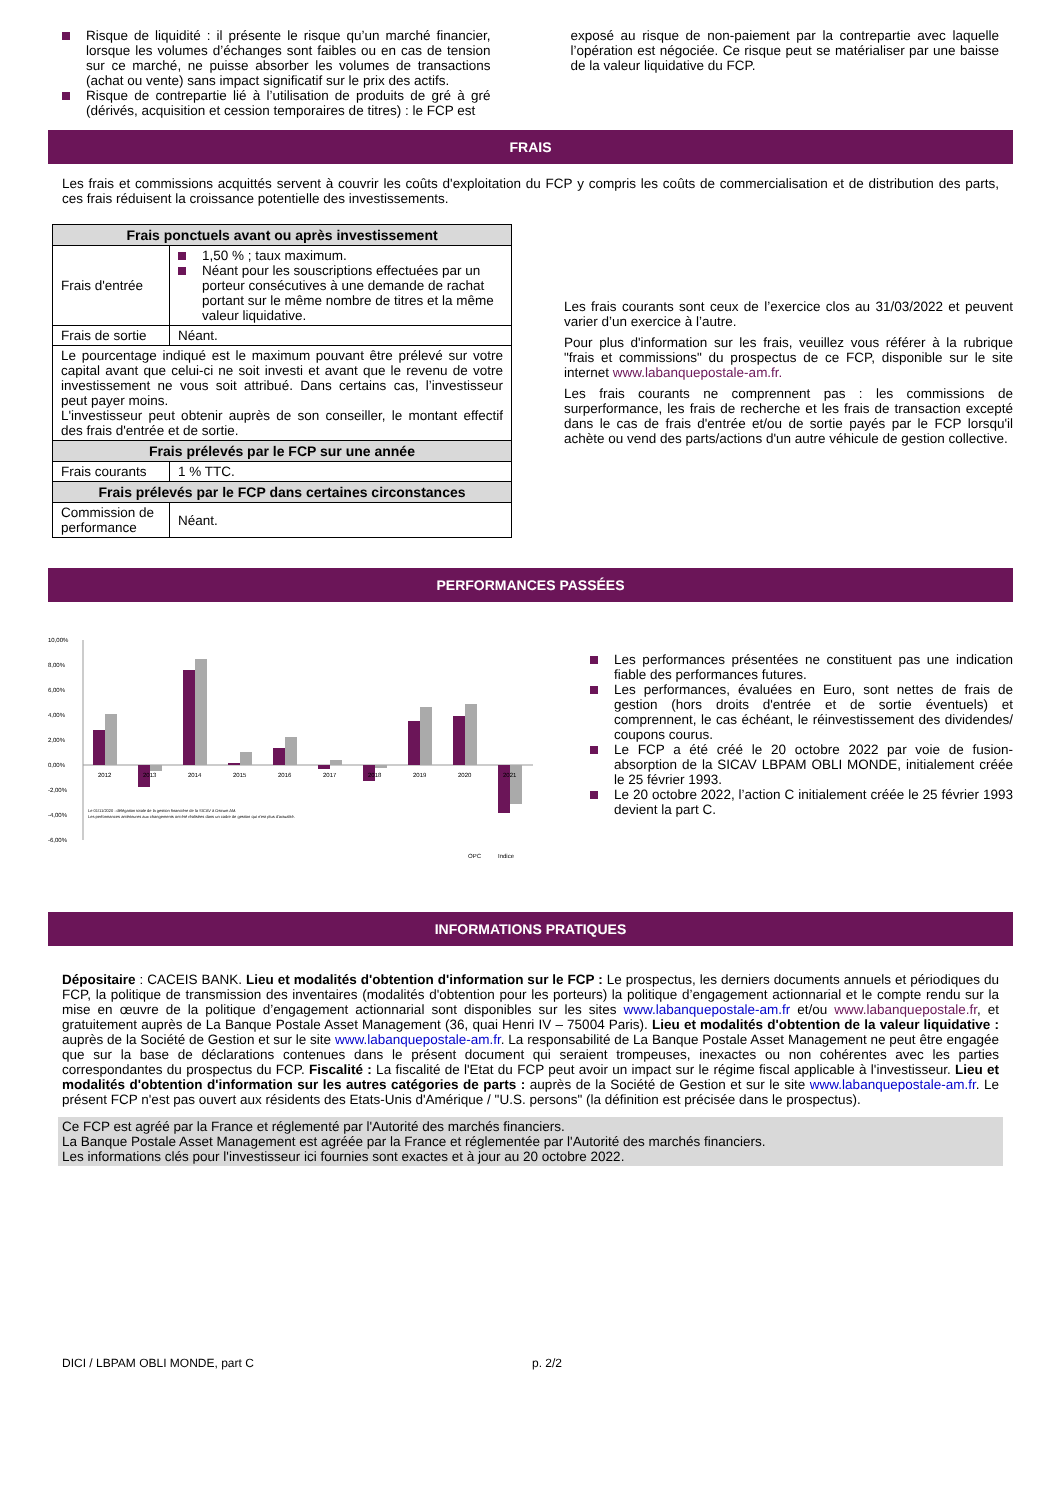Risque de liquidité : il présente le risque qu’un marché financier, lorsque les volumes d’échanges sont faibles ou en cas de tension sur ce marché, ne puisse absorber les volumes de transactions (achat ou vente) sans impact significatif sur le prix des actifs.
Risque de contrepartie lié à l’utilisation de produits de gré à gré (dérivés, acquisition et cession temporaires de titres) : le FCP est
exposé au risque de non-paiement par la contrepartie avec laquelle l’opération est négociée. Ce risque peut se matérialiser par une baisse de la valeur liquidative du FCP.
FRAIS
Les frais et commissions acquittés servent à couvrir les coûts d'exploitation du FCP y compris les coûts de commercialisation et de distribution des parts, ces frais réduisent la croissance potentielle des investissements.
| Frais ponctuels avant ou après investissement | |
| --- | --- |
| Frais d'entrée | 1,50 % ; taux maximum. Néant pour les souscriptions effectuées par un porteur consécutives à une demande de rachat portant sur le même nombre de titres et la même valeur liquidative. |
| Frais de sortie | Néant. |
| Le pourcentage indiqué est le maximum pouvant être prélevé sur votre capital avant que celui-ci ne soit investi et avant que le revenu de votre investissement ne vous soit attribué. Dans certains cas, l’investisseur peut payer moins. L'investisseur peut obtenir auprès de son conseiller, le montant effectif des frais d'entrée et de sortie. | |
| Frais prélevés par le FCP sur une année | |
| Frais courants | 1 % TTC. |
| Frais prélevés par le FCP dans certaines circonstances | |
| Commission de performance | Néant. |
Les frais courants sont ceux de l’exercice clos au 31/03/2022 et peuvent varier d’un exercice à l’autre.
Pour plus d'information sur les frais, veuillez vous référer à la rubrique "frais et commissions" du prospectus de ce FCP, disponible sur le site internet www.labanquepostale-am.fr.
Les frais courants ne comprennent pas : les commissions de surperformance, les frais de recherche et les frais de transaction excepté dans le cas de frais d'entrée et/ou de sortie payés par le FCP lorsqu'il achète ou vend des parts/actions d'un autre véhicule de gestion collective.
PERFORMANCES PASSÉES
10,00%
8,00%
6,00%
4,00%
2,00%
0,00%
-2,00%
-4,00%
-6,00%
2012
2013
2014
2015
2016
2017
2018
2019
2020
2021
Le 01/11/2020 : délégation totale de la gestion financière de la SICAV à Ostrum AM.
Les performances antérieures aux changements ont été réalisées dans un cadre de gestion qui n'est plus d'actualité.
OPC
Indice
Les performances présentées ne constituent pas une indication fiable des performances futures.
Les performances, évaluées en Euro, sont nettes de frais de gestion (hors droits d'entrée et de sortie éventuels) et comprennent, le cas échéant, le réinvestissement des dividendes/ coupons courus.
Le FCP a été créé le 20 octobre 2022 par voie de fusion-absorption de la SICAV LBPAM OBLI MONDE, initialement créée le 25 février 1993.
Le 20 octobre 2022, l’action C initialement créée le 25 février 1993 devient la part C.
INFORMATIONS PRATIQUES
Dépositaire : CACEIS BANK. Lieu et modalités d'obtention d'information sur le FCP : Le prospectus, les derniers documents annuels et périodiques du FCP, la politique de transmission des inventaires (modalités d'obtention pour les porteurs) la politique d’engagement actionnarial et le compte rendu sur la mise en œuvre de la politique d’engagement actionnarial sont disponibles sur les sites www.labanquepostale-am.fr et/ou www.labanquepostale.fr, et gratuitement auprès de La Banque Postale Asset Management (36, quai Henri IV – 75004 Paris). Lieu et modalités d'obtention de la valeur liquidative : auprès de la Société de Gestion et sur le site www.labanquepostale-am.fr. La responsabilité de La Banque Postale Asset Management ne peut être engagée que sur la base de déclarations contenues dans le présent document qui seraient trompeuses, inexactes ou non cohérentes avec les parties correspondantes du prospectus du FCP. Fiscalité : La fiscalité de l'Etat du FCP peut avoir un impact sur le régime fiscal applicable à l'investisseur. Lieu et modalités d'obtention d'information sur les autres catégories de parts : auprès de la Société de Gestion et sur le site www.labanquepostale-am.fr. Le présent FCP n'est pas ouvert aux résidents des Etats-Unis d'Amérique / "U.S. persons" (la définition est précisée dans le prospectus).
Ce FCP est agréé par la France et réglementé par l'Autorité des marchés financiers.
La Banque Postale Asset Management est agréée par la France et réglementée par l'Autorité des marchés financiers.
Les informations clés pour l'investisseur ici fournies sont exactes et à jour au 20 octobre 2022.
DICI / LBPAM OBLI MONDE, part C p. 2/2